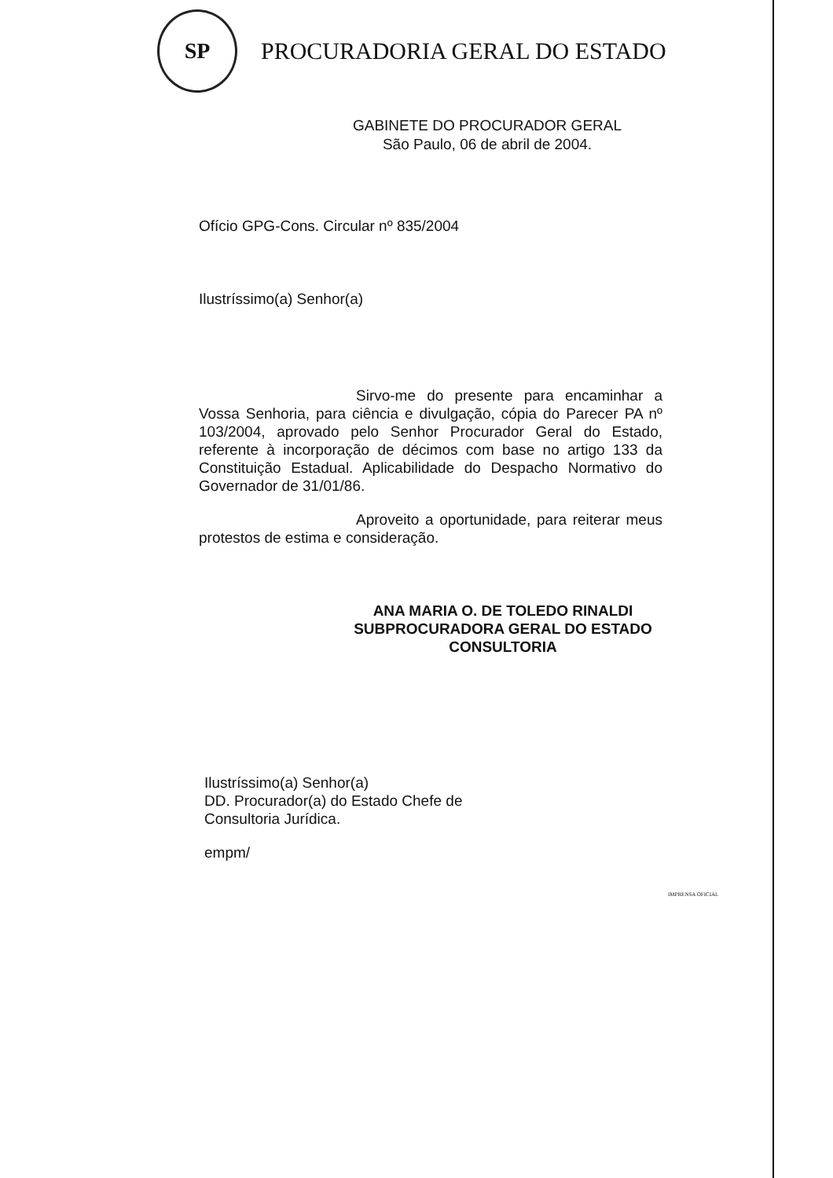SP
PROCURADORIA GERAL DO ESTADO
GABINETE DO PROCURADOR GERAL
São Paulo, 06 de abril de 2004.
Ofício GPG-Cons. Circular nº 835/2004
Ilustríssimo(a) Senhor(a)
Sirvo-me do presente para encaminhar a Vossa Senhoria, para ciência e divulgação, cópia do Parecer PA nº 103/2004, aprovado pelo Senhor Procurador Geral do Estado, referente à incorporação de décimos com base no artigo 133 da Constituição Estadual. Aplicabilidade do Despacho Normativo do Governador de 31/01/86.
Aproveito a oportunidade, para reiterar meus protestos de estima e consideração.
ANA MARIA O. DE TOLEDO RINALDI
SUBPROCURADORA GERAL DO ESTADO
CONSULTORIA
Ilustríssimo(a) Senhor(a)
DD. Procurador(a) do Estado Chefe de
Consultoria Jurídica.
empm/
IMPRENSA OFICIAL